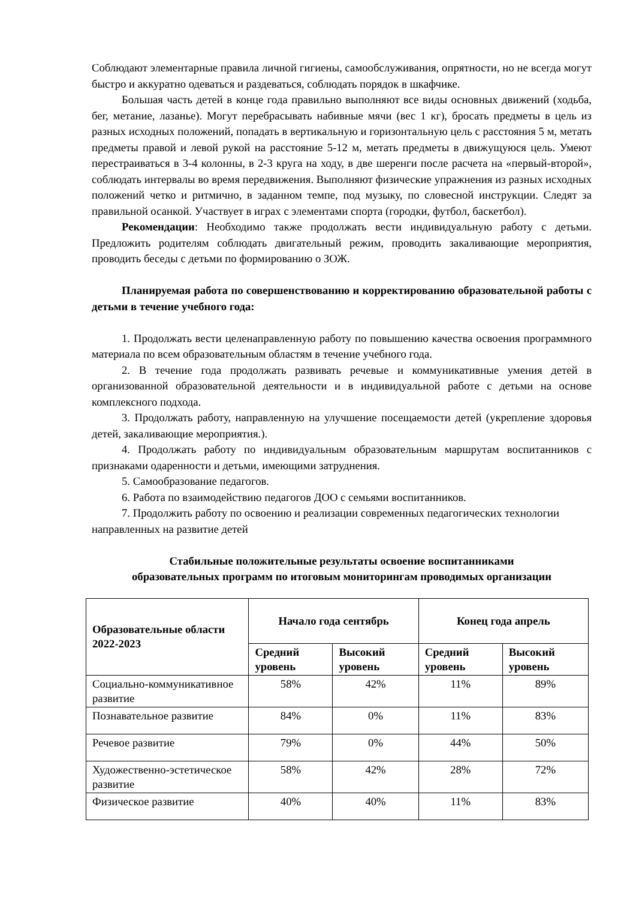Соблюдают элементарные правила личной гигиены, самообслуживания, опрятности, но не всегда могут быстро и аккуратно одеваться и раздеваться, соблюдать порядок в шкафчике.
Большая часть детей в конце года правильно выполняют все виды основных движений (ходьба, бег, метание, лазанье). Могут перебрасывать набивные мячи (вес 1 кг), бросать предметы в цель из разных исходных положений, попадать в вертикальную и горизонтальную цель с расстояния 5 м, метать предметы правой и левой рукой на расстояние 5-12 м, метать предметы в движущуюся цель. Умеют перестраиваться в 3-4 колонны, в 2-3 круга на ходу, в две шеренги после расчета на «первый-второй», соблюдать интервалы во время передвижения. Выполняют физические упражнения из разных исходных положений четко и ритмично, в заданном темпе, под музыку, по словесной инструкции. Следят за правильной осанкой. Участвует в играх с элементами спорта (городки, футбол, баскетбол).
Рекомендации: Необходимо также продолжать вести индивидуальную работу с детьми. Предложить родителям соблюдать двигательный режим, проводить закаливающие мероприятия, проводить беседы с детьми по формированию о ЗОЖ.
Планируемая работа по совершенствованию и корректированию образовательной работы с детьми в течение учебного года:
1. Продолжать вести целенаправленную работу по повышению качества освоения программного материала по всем образовательным областям в течение учебного года.
2. В течение года продолжать развивать речевые и коммуникативные умения детей в организованной образовательной деятельности и в индивидуальной работе с детьми на основе комплексного подхода.
3. Продолжать работу, направленную на улучшение посещаемости детей (укрепление здоровья детей, закаливающие мероприятия.).
4. Продолжать работу по индивидуальным образовательным маршрутам воспитанников с признаками одаренности и детьми, имеющими затруднения.
5. Самообразование педагогов.
6. Работа по взаимодействию педагогов ДОО с семьями воспитанников.
7. Продолжить работу по освоению и реализации современных педагогических технологии направленных на развитие детей
Стабильные положительные результаты освоение воспитанниками
образовательных программ по итоговым мониторингам проводимых организации
| Образовательные области 2022-2023 | Начало года сентябрь | | Конец года апрель | |
| --- | --- | --- | --- | --- |
| | Средний уровень | Высокий уровень | Средний уровень | Высокий уровень |
| Социально-коммуникативное развитие | 58% | 42% | 11% | 89% |
| Познавательное развитие | 84% | 0% | 11% | 83% |
| Речевое развитие | 79% | 0% | 44% | 50% |
| Художественно-эстетическое развитие | 58% | 42% | 28% | 72% |
| Физическое развитие | 40% | 40% | 11% | 83% |